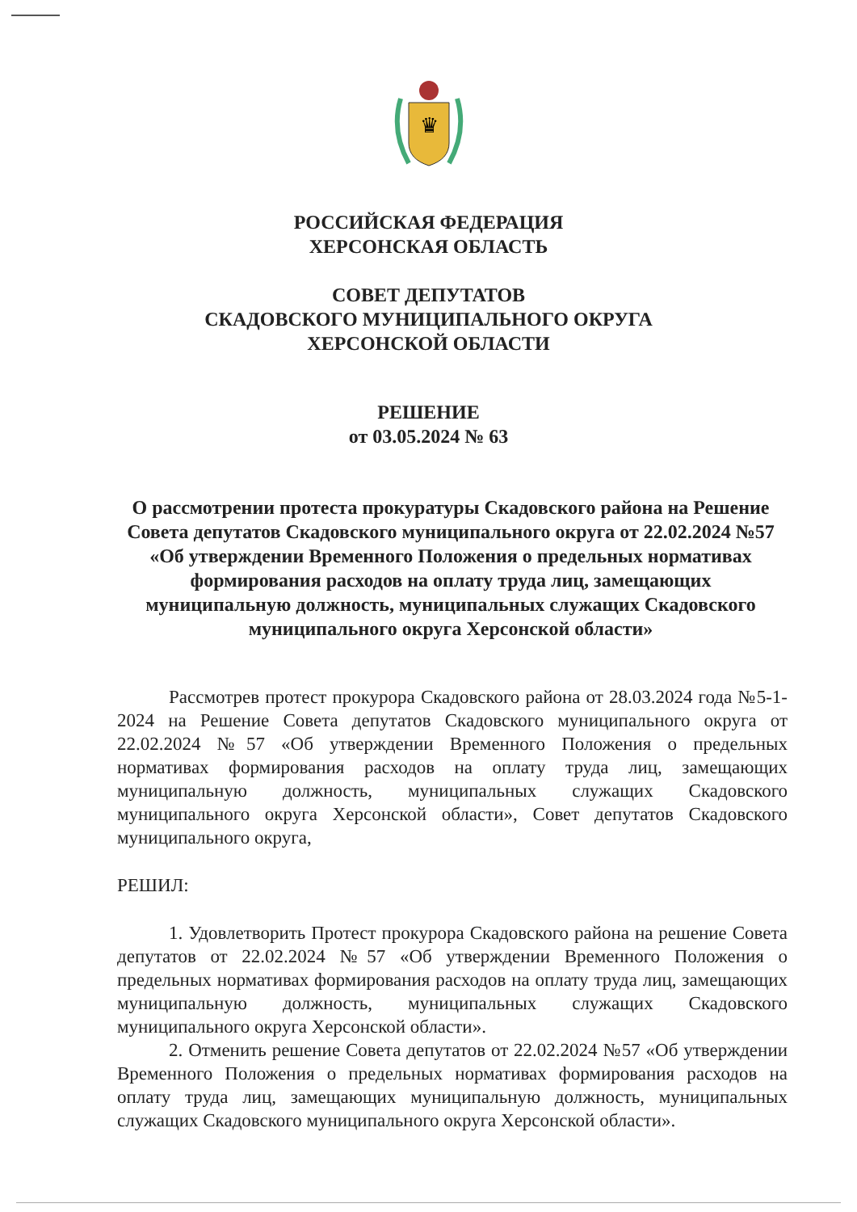♛
РОССИЙСКАЯ ФЕДЕРАЦИЯ
ХЕРСОНСКАЯ ОБЛАСТЬ
СОВЕТ ДЕПУТАТОВ
СКАДОВСКОГО МУНИЦИПАЛЬНОГО ОКРУГА
ХЕРСОНСКОЙ ОБЛАСТИ
РЕШЕНИЕ
от 03.05.2024 № 63
О рассмотрении протеста прокуратуры Скадовского района на Решение Совета депутатов Скадовского муниципального округа от 22.02.2024 №57 «Об утверждении Временного Положения о предельных нормативах формирования расходов на оплату труда лиц, замещающих муниципальную должность, муниципальных служащих Скадовского муниципального округа Херсонской области»
Рассмотрев протест прокурора Скадовского района от 28.03.2024 года №5-1-2024 на Решение Совета депутатов Скадовского муниципального округа от 22.02.2024 №57 «Об утверждении Временного Положения о предельных нормативах формирования расходов на оплату труда лиц, замещающих муниципальную должность, муниципальных служащих Скадовского муниципального округа Херсонской области», Совет депутатов Скадовского муниципального округа,
РЕШИЛ:
1. Удовлетворить Протест прокурора Скадовского района на решение Совета депутатов от 22.02.2024 №57 «Об утверждении Временного Положения о предельных нормативах формирования расходов на оплату труда лиц, замещающих муниципальную должность, муниципальных служащих Скадовского муниципального округа Херсонской области».
2. Отменить решение Совета депутатов от 22.02.2024 №57 «Об утверждении Временного Положения о предельных нормативах формирования расходов на оплату труда лиц, замещающих муниципальную должность, муниципальных служащих Скадовского муниципального округа Херсонской области».